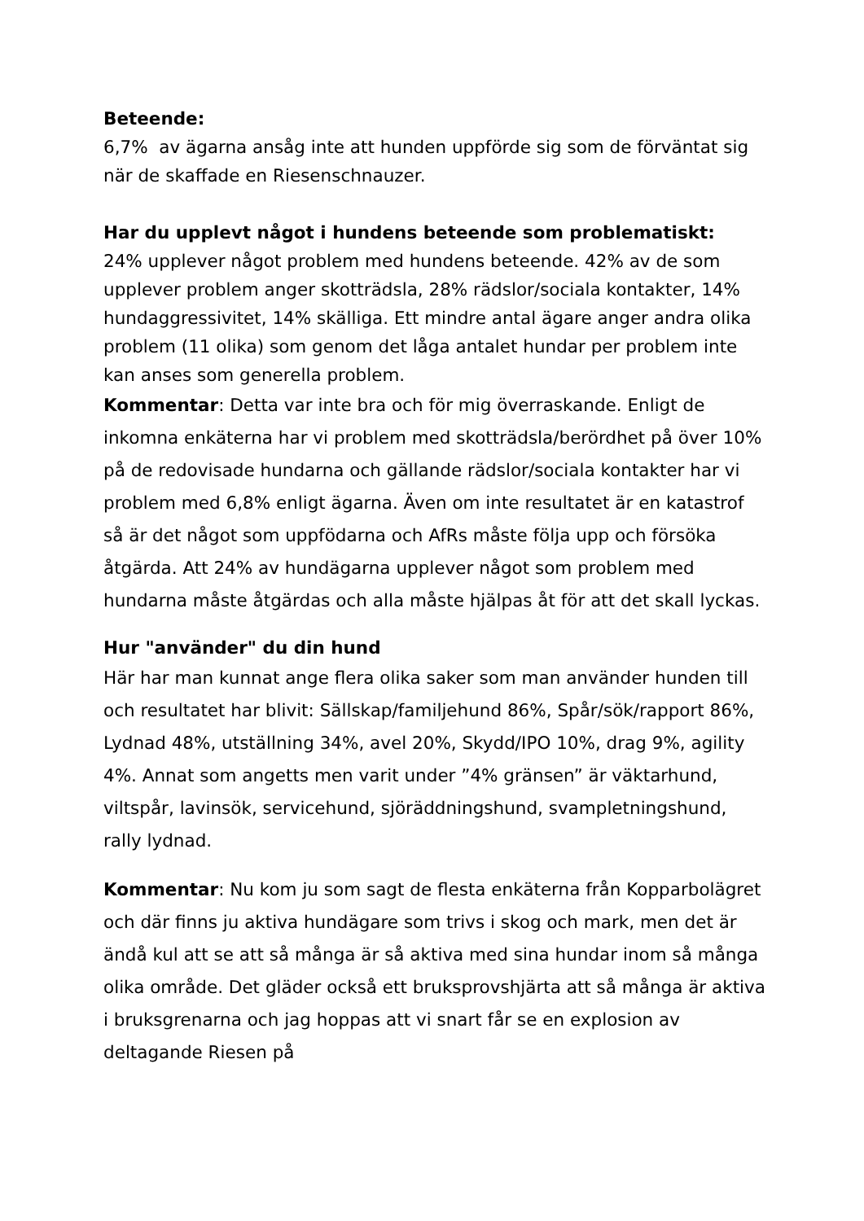Beteende:
6,7% av ägarna ansåg inte att hunden uppförde sig som de förväntat sig när de skaffade en Riesenschnauzer.
Har du upplevt något i hundens beteende som problematiskt:
24% upplever något problem med hundens beteende. 42% av de som upplever problem anger skotträdsla, 28% rädslor/sociala kontakter, 14% hundaggressivitet, 14% skälliga. Ett mindre antal ägare anger andra olika problem (11 olika) som genom det låga antalet hundar per problem inte kan anses som generella problem.
Kommentar: Detta var inte bra och för mig överraskande. Enligt de inkomna enkäterna har vi problem med skotträdsla/berördhet på över 10% på de redovisade hundarna och gällande rädslor/sociala kontakter har vi problem med 6,8% enligt ägarna. Även om inte resultatet är en katastrof så är det något som uppfödarna och AfRs måste följa upp och försöka åtgärda. Att 24% av hundägarna upplever något som problem med hundarna måste åtgärdas och alla måste hjälpas åt för att det skall lyckas.
Hur "använder" du din hund
Här har man kunnat ange flera olika saker som man använder hunden till och resultatet har blivit: Sällskap/familjehund 86%, Spår/sök/rapport 86%, Lydnad 48%, utställning 34%, avel 20%, Skydd/IPO 10%, drag 9%, agility 4%. Annat som angetts men varit under ”4% gränsen” är väktarhund, viltspår, lavinsök, servicehund, sjöräddningshund, svampletningshund, rally lydnad.
Kommentar: Nu kom ju som sagt de flesta enkäterna från Kopparbolägret och där finns ju aktiva hundägare som trivs i skog och mark, men det är ändå kul att se att så många är så aktiva med sina hundar inom så många olika område. Det gläder också ett bruksprovshjärta att så många är aktiva i bruksgrenarna och jag hoppas att vi snart får se en explosion av deltagande Riesen på